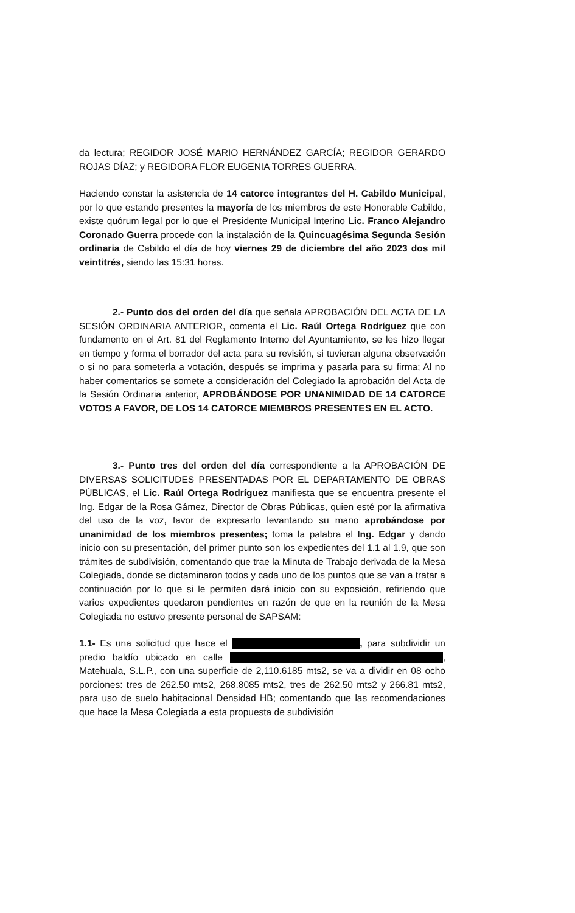da lectura; REGIDOR JOSÉ MARIO HERNÁNDEZ GARCÍA; REGIDOR GERARDO ROJAS DÍAZ; y REGIDORA FLOR EUGENIA TORRES GUERRA.
Haciendo constar la asistencia de 14 catorce integrantes del H. Cabildo Municipal, por lo que estando presentes la mayoría de los miembros de este Honorable Cabildo, existe quórum legal por lo que el Presidente Municipal Interino Lic. Franco Alejandro Coronado Guerra procede con la instalación de la Quincuagésima Segunda Sesión ordinaria de Cabildo el día de hoy viernes 29 de diciembre del año 2023 dos mil veintitrés, siendo las 15:31 horas.
2.- Punto dos del orden del día que señala APROBACIÓN DEL ACTA DE LA SESIÓN ORDINARIA ANTERIOR, comenta el Lic. Raúl Ortega Rodríguez que con fundamento en el Art. 81 del Reglamento Interno del Ayuntamiento, se les hizo llegar en tiempo y forma el borrador del acta para su revisión, si tuvieran alguna observación o si no para someterla a votación, después se imprima y pasarla para su firma; Al no haber comentarios se somete a consideración del Colegiado la aprobación del Acta de la Sesión Ordinaria anterior, APROBÁNDOSE POR UNANIMIDAD DE 14 CATORCE VOTOS A FAVOR, DE LOS 14 CATORCE MIEMBROS PRESENTES EN EL ACTO.
3.- Punto tres del orden del día correspondiente a la APROBACIÓN DE DIVERSAS SOLICITUDES PRESENTADAS POR EL DEPARTAMENTO DE OBRAS PÚBLICAS, el Lic. Raúl Ortega Rodríguez manifiesta que se encuentra presente el Ing. Edgar de la Rosa Gámez, Director de Obras Públicas, quien esté por la afirmativa del uso de la voz, favor de expresarlo levantando su mano aprobándose por unanimidad de los miembros presentes; toma la palabra el Ing. Edgar y dando inicio con su presentación, del primer punto son los expedientes del 1.1 al 1.9, que son trámites de subdivisión, comentando que trae la Minuta de Trabajo derivada de la Mesa Colegiada, donde se dictaminaron todos y cada uno de los puntos que se van a tratar a continuación por lo que si le permiten dará inicio con su exposición, refiriendo que varios expedientes quedaron pendientes en razón de que en la reunión de la Mesa Colegiada no estuvo presente personal de SAPSAM:
1.1- Es una solicitud que hace el , para subdividir un predio baldío ubicado en calle , Matehuala, S.L.P., con una superficie de 2,110.6185 mts2, se va a dividir en 08 ocho porciones: tres de 262.50 mts2, 268.8085 mts2, tres de 262.50 mts2 y 266.81 mts2, para uso de suelo habitacional Densidad HB; comentando que las recomendaciones que hace la Mesa Colegiada a esta propuesta de subdivisión